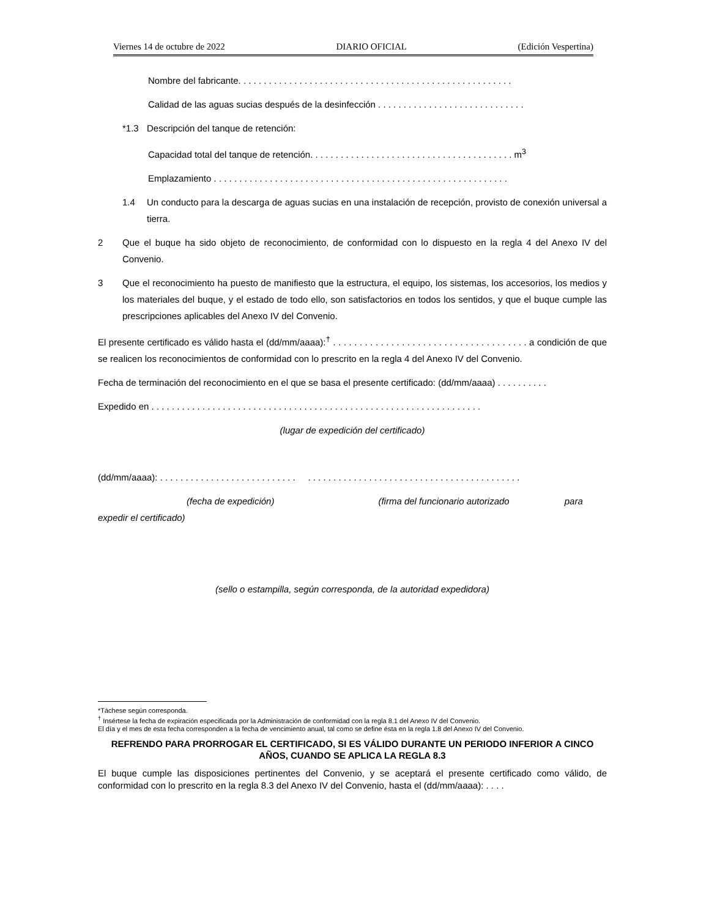Viernes 14 de octubre de 2022 DIARIO OFICIAL (Edición Vespertina)
Nombre del fabricante. . . . . . . . . . . . . . . . . . . . . . . . . . . . . . . . . . . . . . . . . . . . . . . . . . . . . .
Calidad de las aguas sucias después de la desinfección . . . . . . . . . . . . . . . . . . . . . . . . . . . . .
*1.3 Descripción del tanque de retención:
Capacidad total del tanque de retención. . . . . . . . . . . . . . . . . . . . . . . . . . . . . . . . . . . . . . . . m<sup>3</sup>
Emplazamiento . . . . . . . . . . . . . . . . . . . . . . . . . . . . . . . . . . . . . . . . . . . . . . . . . . . . . . . . . .
1.4 Un conducto para la descarga de aguas sucias en una instalación de recepción, provisto de conexión universal a tierra.
2 Que el buque ha sido objeto de reconocimiento, de conformidad con lo dispuesto en la regla 4 del Anexo IV del Convenio.
3 Que el reconocimiento ha puesto de manifiesto que la estructura, el equipo, los sistemas, los accesorios, los medios y los materiales del buque, y el estado de todo ello, son satisfactorios en todos los sentidos, y que el buque cumple las prescripciones aplicables del Anexo IV del Convenio.
El presente certificado es válido hasta el (dd/mm/aaaa):<sup>†</sup> . . . . . . . . . . . . . . . . . . . . . . . . . . . . . . . . . . . . . a condición de que se realicen los reconocimientos de conformidad con lo prescrito en la regla 4 del Anexo IV del Convenio.
Fecha de terminación del reconocimiento en el que se basa el presente certificado: (dd/mm/aaaa) . . . . . . . . . .
Expedido en . . . . . . . . . . . . . . . . . . . . . . . . . . . . . . . . . . . . . . . . . . . . . . . . . . . . . . . . . . . . . . . . .
(lugar de expedición del certificado)
(dd/mm/aaaa): . . . . . . . . . . . . . . . . . . . . . . . . . . . . . . . . . . . . . . . . . . . . . . . . . . . . . . . . . . . . . . . . . . . . .
(fecha de expedición) (firma del funcionario autorizado para
expedir el certificado)
(sello o estampilla, según corresponda, de la autoridad expedidora)
*Táchese según corresponda.
<sup>†</sup> Insértese la fecha de expiración especificada por la Administración de conformidad con la regla 8.1 del Anexo IV del Convenio.
El día y el mes de esta fecha corresponden a la fecha de vencimiento anual, tal como se define ésta en la regla 1.8 del Anexo IV del Convenio.
REFRENDO PARA PRORROGAR EL CERTIFICADO, SI ES VÁLIDO DURANTE UN PERIODO INFERIOR A CINCO AÑOS, CUANDO SE APLICA LA REGLA 8.3
El buque cumple las disposiciones pertinentes del Convenio, y se aceptará el presente certificado como válido, de conformidad con lo prescrito en la regla 8.3 del Anexo IV del Convenio, hasta el (dd/mm/aaaa): . . . .